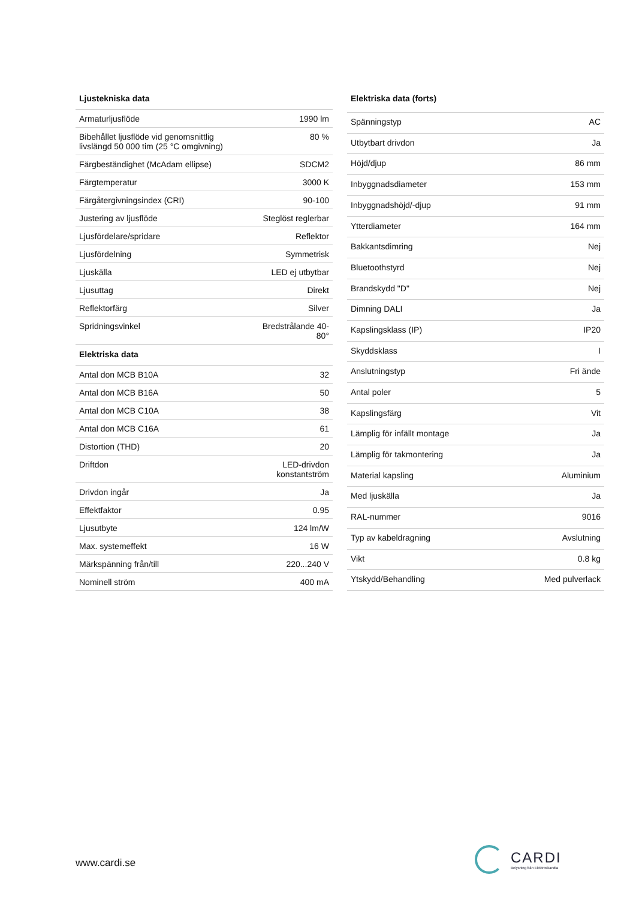| Ljustekniska data | |
| --- | --- |
| Armaturljusflöde | 1990 lm |
| Bibehållet ljusflöde vid genomsnittlig livslängd 50 000 tim (25 °C omgivning) | 80 % |
| Färgbeständighet (McAdam ellipse) | SDCM2 |
| Färgtemperatur | 3000 K |
| Färgåtergivningsindex (CRI) | 90-100 |
| Justering av ljusflöde | Steglöst reglerbar |
| Ljusfördelare/spridare | Reflektor |
| Ljusfördelning | Symmetrisk |
| Ljuskälla | LED ej utbytbar |
| Ljusuttag | Direkt |
| Reflektorfärg | Silver |
| Spridningsvinkel | Bredstrålande 40-80° |
| Elektriska data | |
| Antal don MCB B10A | 32 |
| Antal don MCB B16A | 50 |
| Antal don MCB C10A | 38 |
| Antal don MCB C16A | 61 |
| Distortion (THD) | 20 |
| Driftdon | LED-drivdon konstantström |
| Drivdon ingår | Ja |
| Effektfaktor | 0.95 |
| Ljusutbyte | 124 lm/W |
| Max. systemeffekt | 16 W |
| Märkspänning från/till | 220...240 V |
| Nominell ström | 400 mA |
| Elektriska data (forts) | |
| --- | --- |
| Spänningstyp | AC |
| Utbytbart drivdon | Ja |
| Höjd/djup | 86 mm |
| Inbyggnadsdiameter | 153 mm |
| Inbyggnadshöjd/-djup | 91 mm |
| Ytterdiameter | 164 mm |
| Bakkantsdimring | Nej |
| Bluetoothstyrd | Nej |
| Brandskydd "D" | Nej |
| Dimning DALI | Ja |
| Kapslingsklass (IP) | IP20 |
| Skyddsklass | I |
| Anslutningstyp | Fri ände |
| Antal poler | 5 |
| Kapslingsfärg | Vit |
| Lämplig för infällt montage | Ja |
| Lämplig för takmontering | Ja |
| Material kapsling | Aluminium |
| Med ljuskälla | Ja |
| RAL-nummer | 9016 |
| Typ av kabeldragning | Avslutning |
| Vikt | 0.8 kg |
| Ytskydd/Behandling | Med pulverlack |
www.cardi.se
CARDI
Belysning från Elektroskandia